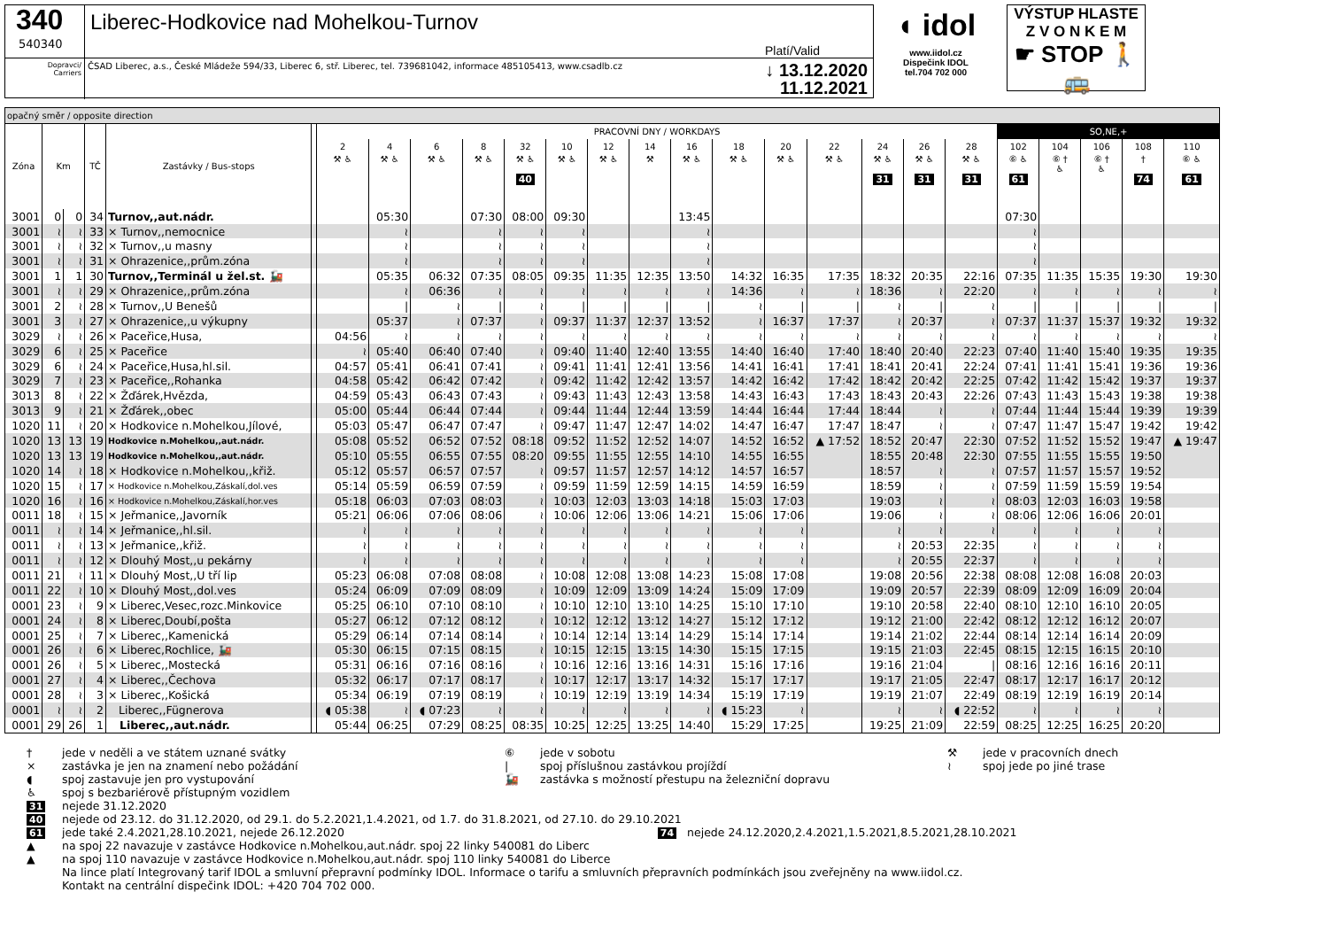340
540340
Liberec-Hodkovice nad Mohelkou-Turnov Platí/Valid
Dopravci/
Carriers
ČSAD Liberec, a.s., České Mládeže 594/33, Liberec 6, stř. Liberec, tel. 739681042, informace 485105413, www.csadlb.cz ↓ 13.12.2020
11.12.2021
◖ idol
www.iidol.cz
Dispečink IDOL
tel.704 702 000
VÝSTUP HLASTE
Z V O N K E M
☛ STOP 🚶🚌
| opačný směr / opposite direction | | | | | | | | | | | | | | | | | | | | | | | | | |
| --- | --- | --- | --- | --- | --- | --- | --- | --- | --- | --- | --- | --- | --- | --- | --- | --- | --- | --- | --- | --- | --- | --- | --- | --- | --- |
| Zóna | Km | | TČ | Zastávky / Bus-stops | | PRACOVNÍ DNY / WORKDAYS | | | | | | | | | | | | | | | SO,NE,+ | | | | |
| | | | | | | 2 | 4 | 6 | 8 | 32 | 10 | 12 | 14 | 16 | 18 | 20 | 22 | 24 | 26 | 28 | 102 | 104 | 106 | 108 | 110 |
| | | | | | | ⚒ ♿ | ⚒ ♿ | ⚒ ♿ | ⚒ ♿ | ⚒ ♿ 40 | ⚒ ♿ | ⚒ ♿ | ⚒ | ⚒ ♿ | ⚒ ♿ | ⚒ ♿ | ⚒ ♿ | ⚒ ♿ 31 | ⚒ ♿ 31 | ⚒ ♿ 31 | ⑥ ♿ 61 | ⑥ † ♿ | ⑥ † ♿ | † 74 | ⑥ ♿ 61 |
| 3001 | 0 | 0 | 34 | Turnov,,aut.nádr. | | | 05:30 | | 07:30 | 08:00 | 09:30 | | | 13:45 | | | | | | | 07:30 | | | | |
| 3001 | ≀ | ≀ | 33 | × Turnov,,nemocnice | | | ≀ | | ≀ | ≀ | ≀ | | | ≀ | | | | | | | ≀ | | | | |
| 3001 | ≀ | ≀ | 32 | × Turnov,,u masny | | | ≀ | | ≀ | ≀ | ≀ | | | ≀ | | | | | | | ≀ | | | | |
| 3001 | ≀ | ≀ | 31 | × Ohrazenice,,prům.zóna | | | ≀ | | ≀ | ≀ | ≀ | | | ≀ | | | | | | | ≀ | | | | |
| 3001 | 1 | 1 | 30 | Turnov,,Terminál u žel.st. 🚂 | | | 05:35 | 06:32 | 07:35 | 08:05 | 09:35 | 11:35 | 12:35 | 13:50 | 14:32 | 16:35 | 17:35 | 18:32 | 20:35 | 22:16 | 07:35 | 11:35 | 15:35 | 19:30 | 19:30 |
| 3001 | ≀ | ≀ | 29 | × Ohrazenice,,prům.zóna | | | ≀ | 06:36 | ≀ | ≀ | ≀ | ≀ | ≀ | ≀ | 14:36 | ≀ | ≀ | 18:36 | ≀ | 22:20 | ≀ | ≀ | ≀ | ≀ | ≀ |
| 3001 | 2 | ≀ | 28 | × Turnov,,U Benešů | | | / | ≀ | / | ≀ | / | / | / | / | ≀ | / | / | ≀ | / | ≀ | / | / | / | / | / |
| 3001 | 3 | ≀ | 27 | × Ohrazenice,,u výkupny | | | 05:37 | ≀ | 07:37 | ≀ | 09:37 | 11:37 | 12:37 | 13:52 | ≀ | 16:37 | 17:37 | ≀ | 20:37 | ≀ | 07:37 | 11:37 | 15:37 | 19:32 | 19:32 |
| 3029 | ≀ | ≀ | 26 | × Paceřice,Husa, | | 04:56 | ≀ | ≀ | ≀ | ≀ | ≀ | ≀ | ≀ | ≀ | ≀ | ≀ | ≀ | ≀ | ≀ | ≀ | ≀ | ≀ | ≀ | ≀ | ≀ |
| 3029 | 6 | ≀ | 25 | × Paceřice | | ≀ | 05:40 | 06:40 | 07:40 | ≀ | 09:40 | 11:40 | 12:40 | 13:55 | 14:40 | 16:40 | 17:40 | 18:40 | 20:40 | 22:23 | 07:40 | 11:40 | 15:40 | 19:35 | 19:35 |
| 3029 | 6 | ≀ | 24 | × Paceřice,Husa,hl.sil. | | 04:57 | 05:41 | 06:41 | 07:41 | ≀ | 09:41 | 11:41 | 12:41 | 13:56 | 14:41 | 16:41 | 17:41 | 18:41 | 20:41 | 22:24 | 07:41 | 11:41 | 15:41 | 19:36 | 19:36 |
| 3029 | 7 | ≀ | 23 | × Paceřice,,Rohanka | | 04:58 | 05:42 | 06:42 | 07:42 | ≀ | 09:42 | 11:42 | 12:42 | 13:57 | 14:42 | 16:42 | 17:42 | 18:42 | 20:42 | 22:25 | 07:42 | 11:42 | 15:42 | 19:37 | 19:37 |
| 3013 | 8 | ≀ | 22 | × Žďárek,Hvězda, | | 04:59 | 05:43 | 06:43 | 07:43 | ≀ | 09:43 | 11:43 | 12:43 | 13:58 | 14:43 | 16:43 | 17:43 | 18:43 | 20:43 | 22:26 | 07:43 | 11:43 | 15:43 | 19:38 | 19:38 |
| 3013 | 9 | ≀ | 21 | × Žďárek,,obec | | 05:00 | 05:44 | 06:44 | 07:44 | ≀ | 09:44 | 11:44 | 12:44 | 13:59 | 14:44 | 16:44 | 17:44 | 18:44 | ≀ | ≀ | 07:44 | 11:44 | 15:44 | 19:39 | 19:39 |
| 1020 | 11 | ≀ | 20 | × Hodkovice n.Mohelkou,Jílové, | | 05:03 | 05:47 | 06:47 | 07:47 | ≀ | 09:47 | 11:47 | 12:47 | 14:02 | 14:47 | 16:47 | 17:47 | 18:47 | ≀ | ≀ | 07:47 | 11:47 | 15:47 | 19:42 | 19:42 |
| 1020 | 13 | 13 | 19 | Hodkovice n.Mohelkou,,aut.nádr. | | 05:08 | 05:52 | 06:52 | 07:52 | 08:18 | 09:52 | 11:52 | 12:52 | 14:07 | 14:52 | 16:52 | ▲ 17:52 | 18:52 | 20:47 | 22:30 | 07:52 | 11:52 | 15:52 | 19:47 | ▲ 19:47 |
| 1020 | 13 | 13 | 19 | Hodkovice n.Mohelkou,,aut.nádr. | | 05:10 | 05:55 | 06:55 | 07:55 | 08:20 | 09:55 | 11:55 | 12:55 | 14:10 | 14:55 | 16:55 | | 18:55 | 20:48 | 22:30 | 07:55 | 11:55 | 15:55 | 19:50 | |
| 1020 | 14 | ≀ | 18 | × Hodkovice n.Mohelkou,,křiž. | | 05:12 | 05:57 | 06:57 | 07:57 | ≀ | 09:57 | 11:57 | 12:57 | 14:12 | 14:57 | 16:57 | | 18:57 | ≀ | ≀ | 07:57 | 11:57 | 15:57 | 19:52 | |
| 1020 | 15 | ≀ | 17 | × Hodkovice n.Mohelkou,Záskalí,dol.ves | | 05:14 | 05:59 | 06:59 | 07:59 | ≀ | 09:59 | 11:59 | 12:59 | 14:15 | 14:59 | 16:59 | | 18:59 | ≀ | ≀ | 07:59 | 11:59 | 15:59 | 19:54 | |
| 1020 | 16 | ≀ | 16 | × Hodkovice n.Mohelkou,Záskalí,hor.ves | | 05:18 | 06:03 | 07:03 | 08:03 | ≀ | 10:03 | 12:03 | 13:03 | 14:18 | 15:03 | 17:03 | | 19:03 | ≀ | ≀ | 08:03 | 12:03 | 16:03 | 19:58 | |
| 0011 | 18 | ≀ | 15 | × Jeřmanice,,Javorník | | 05:21 | 06:06 | 07:06 | 08:06 | ≀ | 10:06 | 12:06 | 13:06 | 14:21 | 15:06 | 17:06 | | 19:06 | ≀ | ≀ | 08:06 | 12:06 | 16:06 | 20:01 | |
| 0011 | ≀ | ≀ | 14 | × Jeřmanice,,hl.sil. | | ≀ | ≀ | ≀ | ≀ | ≀ | ≀ | ≀ | ≀ | ≀ | ≀ | ≀ | | ≀ | ≀ | ≀ | ≀ | ≀ | ≀ | ≀ | |
| 0011 | ≀ | ≀ | 13 | × Jeřmanice,,křiž. | | ≀ | ≀ | ≀ | ≀ | ≀ | ≀ | ≀ | ≀ | ≀ | ≀ | ≀ | | ≀ | 20:53 | 22:35 | ≀ | ≀ | ≀ | ≀ | |
| 0011 | ≀ | ≀ | 12 | × Dlouhý Most,,u pekárny | | ≀ | ≀ | ≀ | ≀ | ≀ | ≀ | ≀ | ≀ | ≀ | ≀ | ≀ | | ≀ | 20:55 | 22:37 | ≀ | ≀ | ≀ | ≀ | |
| 0011 | 21 | ≀ | 11 | × Dlouhý Most,,U tří lip | | 05:23 | 06:08 | 07:08 | 08:08 | ≀ | 10:08 | 12:08 | 13:08 | 14:23 | 15:08 | 17:08 | | 19:08 | 20:56 | 22:38 | 08:08 | 12:08 | 16:08 | 20:03 | |
| 0011 | 22 | ≀ | 10 | × Dlouhý Most,,dol.ves | | 05:24 | 06:09 | 07:09 | 08:09 | ≀ | 10:09 | 12:09 | 13:09 | 14:24 | 15:09 | 17:09 | | 19:09 | 20:57 | 22:39 | 08:09 | 12:09 | 16:09 | 20:04 | |
| 0001 | 23 | ≀ | 9 | × Liberec,Vesec,rozc.Minkovice | | 05:25 | 06:10 | 07:10 | 08:10 | ≀ | 10:10 | 12:10 | 13:10 | 14:25 | 15:10 | 17:10 | | 19:10 | 20:58 | 22:40 | 08:10 | 12:10 | 16:10 | 20:05 | |
| 0001 | 24 | ≀ | 8 | × Liberec,Doubí,pošta | | 05:27 | 06:12 | 07:12 | 08:12 | ≀ | 10:12 | 12:12 | 13:12 | 14:27 | 15:12 | 17:12 | | 19:12 | 21:00 | 22:42 | 08:12 | 12:12 | 16:12 | 20:07 | |
| 0001 | 25 | ≀ | 7 | × Liberec,,Kamenická | | 05:29 | 06:14 | 07:14 | 08:14 | ≀ | 10:14 | 12:14 | 13:14 | 14:29 | 15:14 | 17:14 | | 19:14 | 21:02 | 22:44 | 08:14 | 12:14 | 16:14 | 20:09 | |
| 0001 | 26 | ≀ | 6 | × Liberec,Rochlice, 🚂 | | 05:30 | 06:15 | 07:15 | 08:15 | ≀ | 10:15 | 12:15 | 13:15 | 14:30 | 15:15 | 17:15 | | 19:15 | 21:03 | 22:45 | 08:15 | 12:15 | 16:15 | 20:10 | |
| 0001 | 26 | ≀ | 5 | × Liberec,,Mostecká | | 05:31 | 06:16 | 07:16 | 08:16 | ≀ | 10:16 | 12:16 | 13:16 | 14:31 | 15:16 | 17:16 | | 19:16 | 21:04 | / | 08:16 | 12:16 | 16:16 | 20:11 | |
| 0001 | 27 | ≀ | 4 | × Liberec,,Čechova | | 05:32 | 06:17 | 07:17 | 08:17 | ≀ | 10:17 | 12:17 | 13:17 | 14:32 | 15:17 | 17:17 | | 19:17 | 21:05 | 22:47 | 08:17 | 12:17 | 16:17 | 20:12 | |
| 0001 | 28 | ≀ | 3 | × Liberec,,Košická | | 05:34 | 06:19 | 07:19 | 08:19 | ≀ | 10:19 | 12:19 | 13:19 | 14:34 | 15:19 | 17:19 | | 19:19 | 21:07 | 22:49 | 08:19 | 12:19 | 16:19 | 20:14 | |
| 0001 | ≀ | ≀ | 2 | Liberec,,Fügnerova | | ◖ 05:38 | ≀ | ◖ 07:23 | ≀ | ≀ | ≀ | ≀ | ≀ | ≀ | ◖ 15:23 | ≀ | | ≀ | ≀ | ◖ 22:52 | ≀ | ≀ | ≀ | ≀ | |
| 0001 | 29 | 26 | 1 | Liberec,,aut.nádr. | | 05:44 | 06:25 | 07:29 | 08:25 | 08:35 | 10:25 | 12:25 | 13:25 | 14:40 | 15:29 | 17:25 | | 19:25 | 21:09 | 22:59 | 08:25 | 12:25 | 16:25 | 20:20 | |
† jede v neděli a ve státem uznané svátky ⑥ jede v sobotu ⚒ jede v pracovních dnech × zastávka je jen na znamení nebo požádání | spoj příslušnou zastávkou projíždí ≀ spoj jede po jiné trase ◖ spoj zastavuje jen pro vystupování 🚂 zastávka s možností přestupu na železniční dopravu
♿ spoj s bezbariérově přístupným vozidlem 31 nejede 31.12.2020 40 nejede od 23.12. do 31.12.2020, od 29.1. do 5.2.2021,1.4.2021, od 1.7. do 31.8.2021, od 27.10. do 29.10.2021 61 jede také 2.4.2021,28.10.2021, nejede 26.12.2020 74 nejede 24.12.2020,2.4.2021,1.5.2021,8.5.2021,28.10.2021 ▲ na spoj 22 navazuje v zastávce Hodkovice n.Mohelkou,aut.nádr. spoj 22 linky 540081 do Liberc ▲ na spoj 110 navazuje v zastávce Hodkovice n.Mohelkou,aut.nádr. spoj 110 linky 540081 do Liberce Na lince platí Integrovaný tarif IDOL a smluvní přepravní podmínky IDOL. Informace o tarifu a smluvních přepravních podmínkách jsou zveřejněny na www.iidol.cz. Kontakt na centrální dispečink IDOL: +420 704 702 000.